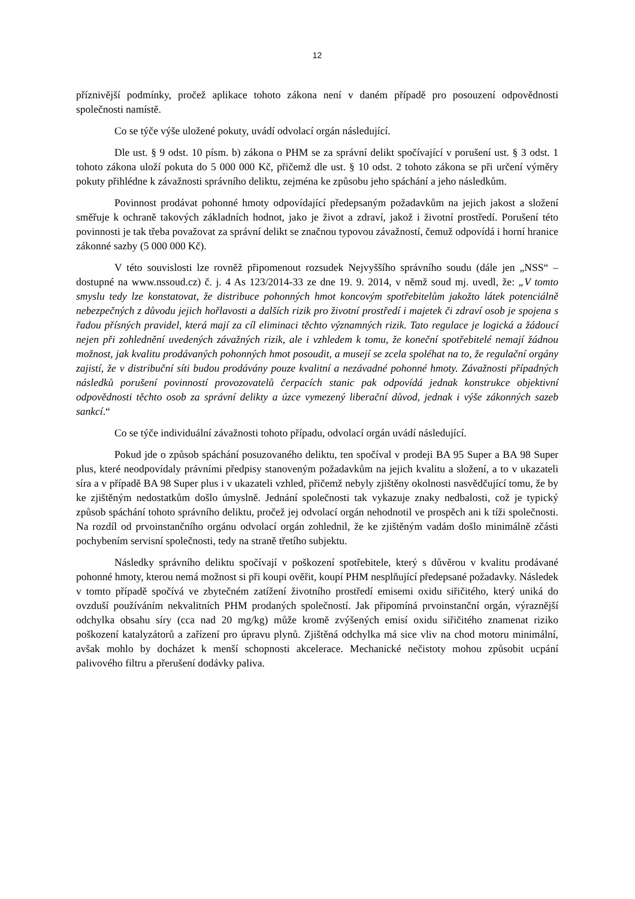12
příznivější podmínky, pročež aplikace tohoto zákona není v daném případě pro posouzení odpovědnosti společnosti namístě.
Co se týče výše uložené pokuty, uvádí odvolací orgán následující.
Dle ust. § 9 odst. 10 písm. b) zákona o PHM se za správní delikt spočívající v porušení ust. § 3 odst. 1 tohoto zákona uloží pokuta do 5 000 000 Kč, přičemž dle ust. § 10 odst. 2 tohoto zákona se při určení výměry pokuty přihlédne k závažnosti správního deliktu, zejména ke způsobu jeho spáchání a jeho následkům.
Povinnost prodávat pohonné hmoty odpovídající předepsaným požadavkům na jejich jakost a složení směřuje k ochraně takových základních hodnot, jako je život a zdraví, jakož i životní prostředí. Porušení této povinnosti je tak třeba považovat za správní delikt se značnou typovou závažností, čemuž odpovídá i horní hranice zákonné sazby (5 000 000 Kč).
V této souvislosti lze rovněž připomenout rozsudek Nejvyššího správního soudu (dále jen „NSS“ – dostupné na www.nssoud.cz) č. j. 4 As 123/2014-33 ze dne 19. 9. 2014, v němž soud mj. uvedl, že: „V tomto smyslu tedy lze konstatovat, že distribuce pohonných hmot koncovým spotřebitelům jakožto látek potenciálně nebezpečných z důvodu jejich hořlavosti a dalších rizik pro životní prostředí i majetek či zdraví osob je spojena s řadou přísných pravidel, která mají za cíl eliminaci těchto významných rizik. Tato regulace je logická a žádoucí nejen při zohlednění uvedených závažných rizik, ale i vzhledem k tomu, že koneční spotřebitelé nemají žádnou možnost, jak kvalitu prodávaných pohonných hmot posoudit, a musejí se zcela spoléhat na to, že regulační orgány zajistí, že v distribuční síti budou prodávány pouze kvalitní a nezávadné pohonné hmoty. Závažnosti případných následků porušení povinností provozovatelů čerpacích stanic pak odpovídá jednak konstrukce objektivní odpovědnosti těchto osob za správní delikty a úzce vymezený liberační důvod, jednak i výše zákonných sazeb sankcí.“
Co se týče individuální závažnosti tohoto případu, odvolací orgán uvádí následující.
Pokud jde o způsob spáchání posuzovaného deliktu, ten spočíval v prodeji BA 95 Super a BA 98 Super plus, které neodpovídaly právními předpisy stanoveným požadavkům na jejich kvalitu a složení, a to v ukazateli síra a v případě BA 98 Super plus i v ukazateli vzhled, přičemž nebyly zjištěny okolnosti nasvědčující tomu, že by ke zjištěným nedostatkům došlo úmyslně. Jednání společnosti tak vykazuje znaky nedbalosti, což je typický způsob spáchání tohoto správního deliktu, pročež jej odvolací orgán nehodnotil ve prospěch ani k tíži společnosti. Na rozdíl od prvoinstančního orgánu odvolací orgán zohlednil, že ke zjištěným vadám došlo minimálně zčásti pochybením servisní společnosti, tedy na straně třetího subjektu.
Následky správního deliktu spočívají v poškození spotřebitele, který s důvěrou v kvalitu prodávané pohonné hmoty, kterou nemá možnost si při koupi ověřit, koupí PHM nesplňující předepsané požadavky. Následek v tomto případě spočívá ve zbytečném zatížení životního prostředí emisemi oxidu siřičitého, který uniká do ovzduší používáním nekvalitních PHM prodaných společností. Jak připomíná prvoinstanční orgán, výraznější odchylka obsahu síry (cca nad 20 mg/kg) může kromě zvýšených emisí oxidu siřičitého znamenat riziko poškození katalyzátorů a zařízení pro úpravu plynů. Zjištěná odchylka má sice vliv na chod motoru minimální, avšak mohlo by docházet k menší schopnosti akcelerace. Mechanické nečistoty mohou způsobit ucpání palivového filtru a přerušení dodávky paliva.